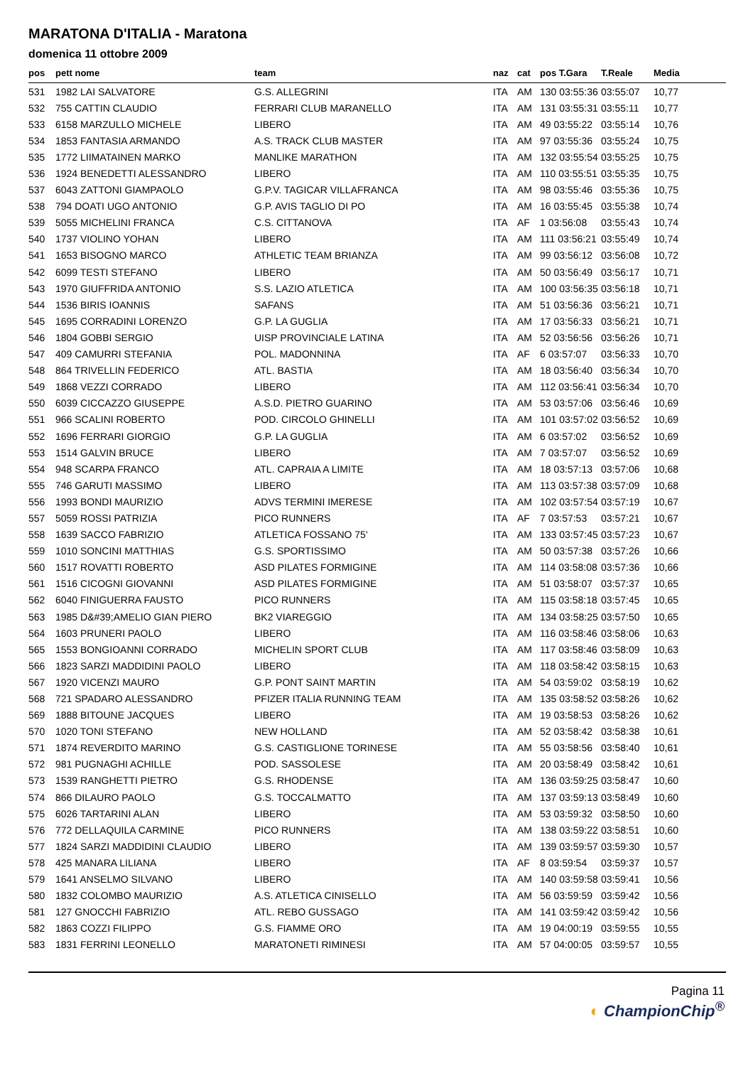MARATONA D'ITALIA - Maratona
domenica 11 ottobre 2009
| pos | pett nome | team | naz | cat | pos T.Gara | T.Reale | Media |
| --- | --- | --- | --- | --- | --- | --- | --- |
| 531 | 1982 LAI SALVATORE | G.S. ALLEGRINI | ITA | AM | 130 03:55:36 | 03:55:07 | 10,77 |
| 532 | 755 CATTIN CLAUDIO | FERRARI CLUB MARANELLO | ITA | AM | 131 03:55:31 | 03:55:11 | 10,77 |
| 533 | 6158 MARZULLO MICHELE | LIBERO | ITA | AM | 49 03:55:22 | 03:55:14 | 10,76 |
| 534 | 1853 FANTASIA ARMANDO | A.S. TRACK CLUB MASTER | ITA | AM | 97 03:55:36 | 03:55:24 | 10,75 |
| 535 | 1772 LIIMATAINEN MARKO | MANLIKE MARATHON | ITA | AM | 132 03:55:54 | 03:55:25 | 10,75 |
| 536 | 1924 BENEDETTI ALESSANDRO | LIBERO | ITA | AM | 110 03:55:51 | 03:55:35 | 10,75 |
| 537 | 6043 ZATTONI GIAMPAOLO | G.P.V. TAGICAR VILLAFRANCA | ITA | AM | 98 03:55:46 | 03:55:36 | 10,75 |
| 538 | 794 DOATI UGO ANTONIO | G.P. AVIS TAGLIO DI PO | ITA | AM | 16 03:55:45 | 03:55:38 | 10,74 |
| 539 | 5055 MICHELINI FRANCA | C.S. CITTANOVA | ITA | AF | 1 03:56:08 | 03:55:43 | 10,74 |
| 540 | 1737 VIOLINO YOHAN | LIBERO | ITA | AM | 111 03:56:21 | 03:55:49 | 10,74 |
| 541 | 1653 BISOGNO MARCO | ATHLETIC TEAM BRIANZA | ITA | AM | 99 03:56:12 | 03:56:08 | 10,72 |
| 542 | 6099 TESTI STEFANO | LIBERO | ITA | AM | 50 03:56:49 | 03:56:17 | 10,71 |
| 543 | 1970 GIUFFRIDA ANTONIO | S.S. LAZIO ATLETICA | ITA | AM | 100 03:56:35 | 03:56:18 | 10,71 |
| 544 | 1536 BIRIS IOANNIS | SAFANS | ITA | AM | 51 03:56:36 | 03:56:21 | 10,71 |
| 545 | 1695 CORRADINI LORENZO | G.P. LA GUGLIA | ITA | AM | 17 03:56:33 | 03:56:21 | 10,71 |
| 546 | 1804 GOBBI SERGIO | UISP PROVINCIALE LATINA | ITA | AM | 52 03:56:56 | 03:56:26 | 10,71 |
| 547 | 409 CAMURRI STEFANIA | POL. MADONNINA | ITA | AF | 6 03:57:07 | 03:56:33 | 10,70 |
| 548 | 864 TRIVELLIN FEDERICO | ATL. BASTIA | ITA | AM | 18 03:56:40 | 03:56:34 | 10,70 |
| 549 | 1868 VEZZI CORRADO | LIBERO | ITA | AM | 112 03:56:41 | 03:56:34 | 10,70 |
| 550 | 6039 CICCAZZO GIUSEPPE | A.S.D. PIETRO GUARINO | ITA | AM | 53 03:57:06 | 03:56:46 | 10,69 |
| 551 | 966 SCALINI ROBERTO | POD. CIRCOLO GHINELLI | ITA | AM | 101 03:57:02 | 03:56:52 | 10,69 |
| 552 | 1696 FERRARI GIORGIO | G.P. LA GUGLIA | ITA | AM | 6 03:57:02 | 03:56:52 | 10,69 |
| 553 | 1514 GALVIN BRUCE | LIBERO | ITA | AM | 7 03:57:07 | 03:56:52 | 10,69 |
| 554 | 948 SCARPA FRANCO | ATL. CAPRAIA A LIMITE | ITA | AM | 18 03:57:13 | 03:57:06 | 10,68 |
| 555 | 746 GARUTI MASSIMO | LIBERO | ITA | AM | 113 03:57:38 | 03:57:09 | 10,68 |
| 556 | 1993 BONDI MAURIZIO | ADVS TERMINI IMERESE | ITA | AM | 102 03:57:54 | 03:57:19 | 10,67 |
| 557 | 5059 ROSSI PATRIZIA | PICO RUNNERS | ITA | AF | 7 03:57:53 | 03:57:21 | 10,67 |
| 558 | 1639 SACCO FABRIZIO | ATLETICA FOSSANO 75' | ITA | AM | 133 03:57:45 | 03:57:23 | 10,67 |
| 559 | 1010 SONCINI MATTHIAS | G.S. SPORTISSIMO | ITA | AM | 50 03:57:38 | 03:57:26 | 10,66 |
| 560 | 1517 ROVATTI ROBERTO | ASD PILATES FORMIGINE | ITA | AM | 114 03:58:08 | 03:57:36 | 10,66 |
| 561 | 1516 CICOGNI GIOVANNI | ASD PILATES FORMIGINE | ITA | AM | 51 03:58:07 | 03:57:37 | 10,65 |
| 562 | 6040 FINIGUERRA FAUSTO | PICO RUNNERS | ITA | AM | 115 03:58:18 | 03:57:45 | 10,65 |
| 563 | 1985 D&#39;AMELIO GIAN PIERO | BK2 VIAREGGIO | ITA | AM | 134 03:58:25 | 03:57:50 | 10,65 |
| 564 | 1603 PRUNERI PAOLO | LIBERO | ITA | AM | 116 03:58:46 | 03:58:06 | 10,63 |
| 565 | 1553 BONGIOANNI CORRADO | MICHELIN SPORT CLUB | ITA | AM | 117 03:58:46 | 03:58:09 | 10,63 |
| 566 | 1823 SARZI MADDIDINI PAOLO | LIBERO | ITA | AM | 118 03:58:42 | 03:58:15 | 10,63 |
| 567 | 1920 VICENZI MAURO | G.P. PONT SAINT MARTIN | ITA | AM | 54 03:59:02 | 03:58:19 | 10,62 |
| 568 | 721 SPADARO ALESSANDRO | PFIZER ITALIA RUNNING TEAM | ITA | AM | 135 03:58:52 | 03:58:26 | 10,62 |
| 569 | 1888 BITOUNE JACQUES | LIBERO | ITA | AM | 19 03:58:53 | 03:58:26 | 10,62 |
| 570 | 1020 TONI STEFANO | NEW HOLLAND | ITA | AM | 52 03:58:42 | 03:58:38 | 10,61 |
| 571 | 1874 REVERDITO MARINO | G.S. CASTIGLIONE TORINESE | ITA | AM | 55 03:58:56 | 03:58:40 | 10,61 |
| 572 | 981 PUGNAGHI ACHILLE | POD. SASSOLESE | ITA | AM | 20 03:58:49 | 03:58:42 | 10,61 |
| 573 | 1539 RANGHETTI PIETRO | G.S. RHODENSE | ITA | AM | 136 03:59:25 | 03:58:47 | 10,60 |
| 574 | 866 DILAURO PAOLO | G.S. TOCCALMATTO | ITA | AM | 137 03:59:13 | 03:58:49 | 10,60 |
| 575 | 6026 TARTARINI ALAN | LIBERO | ITA | AM | 53 03:59:32 | 03:58:50 | 10,60 |
| 576 | 772 DELLAQUILA CARMINE | PICO RUNNERS | ITA | AM | 138 03:59:22 | 03:58:51 | 10,60 |
| 577 | 1824 SARZI MADDIDINI CLAUDIO | LIBERO | ITA | AM | 139 03:59:57 | 03:59:30 | 10,57 |
| 578 | 425 MANARA LILIANA | LIBERO | ITA | AF | 8 03:59:54 | 03:59:37 | 10,57 |
| 579 | 1641 ANSELMO SILVANO | LIBERO | ITA | AM | 140 03:59:58 | 03:59:41 | 10,56 |
| 580 | 1832 COLOMBO MAURIZIO | A.S. ATLETICA CINISELLO | ITA | AM | 56 03:59:59 | 03:59:42 | 10,56 |
| 581 | 127 GNOCCHI FABRIZIO | ATL. REBO GUSSAGO | ITA | AM | 141 03:59:42 | 03:59:42 | 10,56 |
| 582 | 1863 COZZI FILIPPO | G.S. FIAMME ORO | ITA | AM | 19 04:00:19 | 03:59:55 | 10,55 |
| 583 | 1831 FERRINI LEONELLO | MARATONETI RIMINESI | ITA | AM | 57 04:00:05 | 03:59:57 | 10,55 |
Pagina 11
◐ ChampionChip<sup>®</sup>